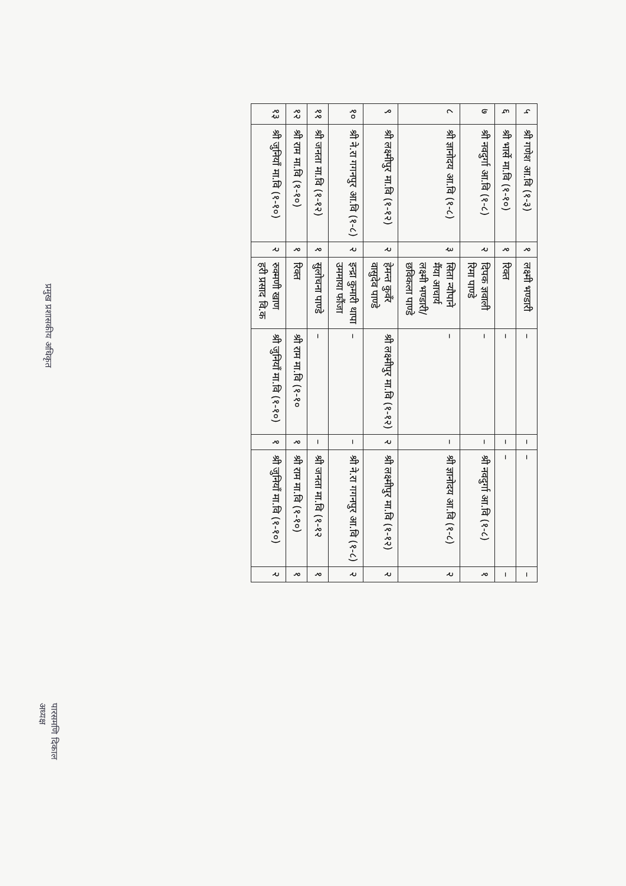| ५ | श्री गणेश आ.वि (१-३) | १ | लक्ष्मी भण्डारी | – | – | – | – |
| ६ | श्री भार्से मा.वि (१-१०) | १ | रिक्त | – | – | – | – |
| ७ | श्री नवदुर्गा आ.वि (१-८) | २ | दिपक ज्ञवाली रिमा पाण्डे | – | – | श्री नवदुर्गा आ.वि (१-८) | १ |
| ८ | श्री ज्ञानोदय आ.वि (१-८) | ३ | सिता न्यौपाने मैंया आचार्य लक्ष्मी भण्डारी/ छविकला पाण्डे | – | – | श्री ज्ञानोदय आ.वि (१-८) | २ |
| ९ | श्री लक्ष्मीपुर मा.वि (१-१२) | २ | हेमन्त कुवँर वासुदेव पाण्डे | श्री लक्ष्मीपुर मा.वि (१-१२) | २ | श्री लक्ष्मीपुर मा.वि (१-१२) | २ |
| १० | श्री ने.रा गगनपुर आ.वि (१-८) | २ | इन्द्रा कुमारी थापा उममाया फौंजा | – | – | श्री ने.रा गगनपुर आ.वि (१-८) | २ |
| ११ | श्री जनता मा.वि (१-१२) | १ | सुलोचना पाण्डे | – | – | श्री जनता मा.वि (१-१२ | १ |
| १२ | श्री राम मा.वि (१-१०) | १ | रिक्त | श्री राम मा.वि (१-१० | १ | श्री राम मा.वि (१-१०) | १ |
| १३ | श्री जुनियाँ मा.वि (१-१०) | २ | रुक्मणी खाण हरी प्रसाद वि.क | श्री जुनियाँ मा.वि (१-१०) | १ | श्री जुनियाँ मा.वि (१-१०) | २ |
प्रमुख प्रशासकीय अधिकृत
पारसमणि दिकाल
अध्यक्ष